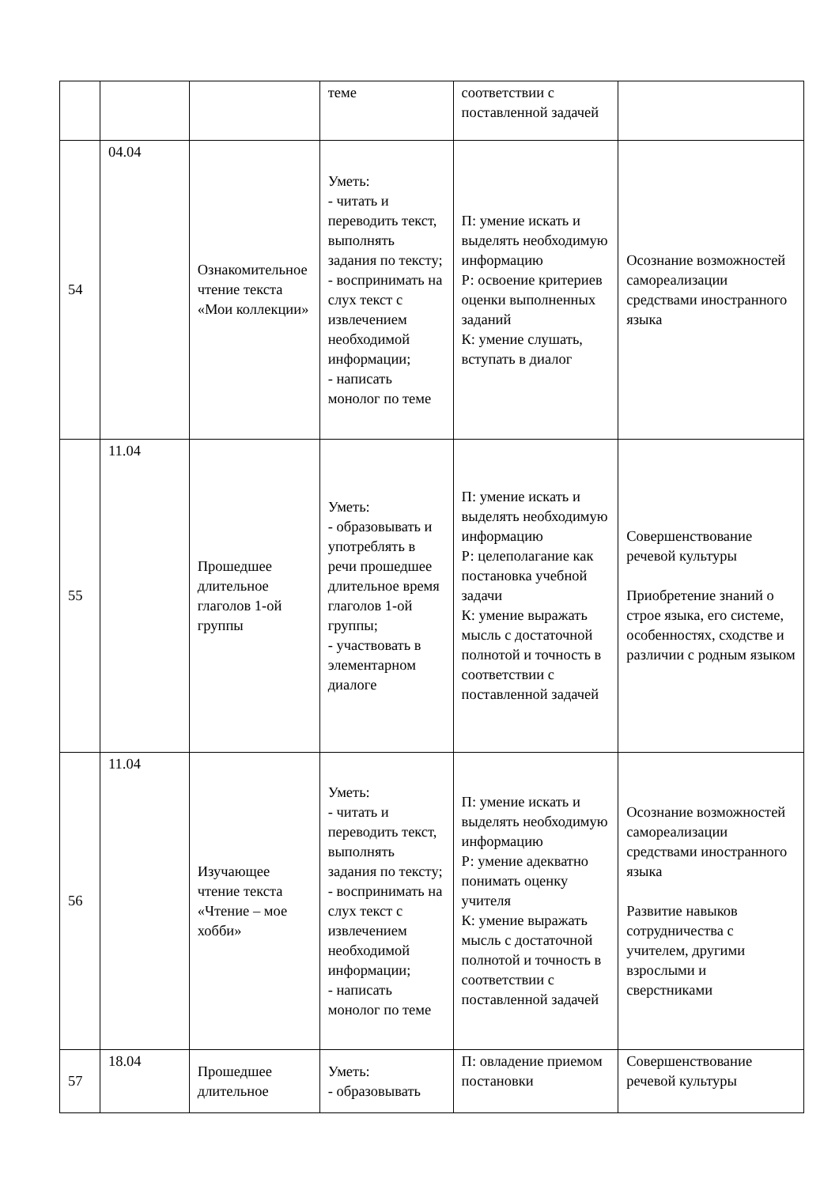| | | | теме | соответствии с поставленной задачей | |
| 54 | 04.04 | Ознакомительное чтение текста «Мои коллекции» | Уметь: - читать и переводить текст, выполнять задания по тексту; - воспринимать на слух текст с извлечением необходимой информации; - написать монолог по теме | П: умение искать и выделять необходимую информацию Р: освоение критериев оценки выполненных заданий К: умение слушать, вступать в диалог | Осознание возможностей самореализации средствами иностранного языка |
| 55 | 11.04 | Прошедшее длительное глаголов 1-ой группы | Уметь: - образовывать и употреблять в речи прошедшее длительное время глаголов 1-ой группы; - участвовать в элементарном диалоге | П: умение искать и выделять необходимую информацию Р: целеполагание как постановка учебной задачи К: умение выражать мысль с достаточной полнотой и точность в соответствии с поставленной задачей | Совершенствование речевой культуры Приобретение знаний о строе языка, его системе, особенностях, сходстве и различии с родным языком |
| 56 | 11.04 | Изучающее чтение текста «Чтение – мое хобби» | Уметь: - читать и переводить текст, выполнять задания по тексту; - воспринимать на слух текст с извлечением необходимой информации; - написать монолог по теме | П: умение искать и выделять необходимую информацию Р: умение адекватно понимать оценку учителя К: умение выражать мысль с достаточной полнотой и точность в соответствии с поставленной задачей | Осознание возможностей самореализации средствами иностранного языка Развитие навыков сотрудничества с учителем, другими взрослыми и сверстниками |
| 57 | 18.04 | Прошедшее длительное | Уметь: - образовывать | П: овладение приемом постановки | Совершенствование речевой культуры |